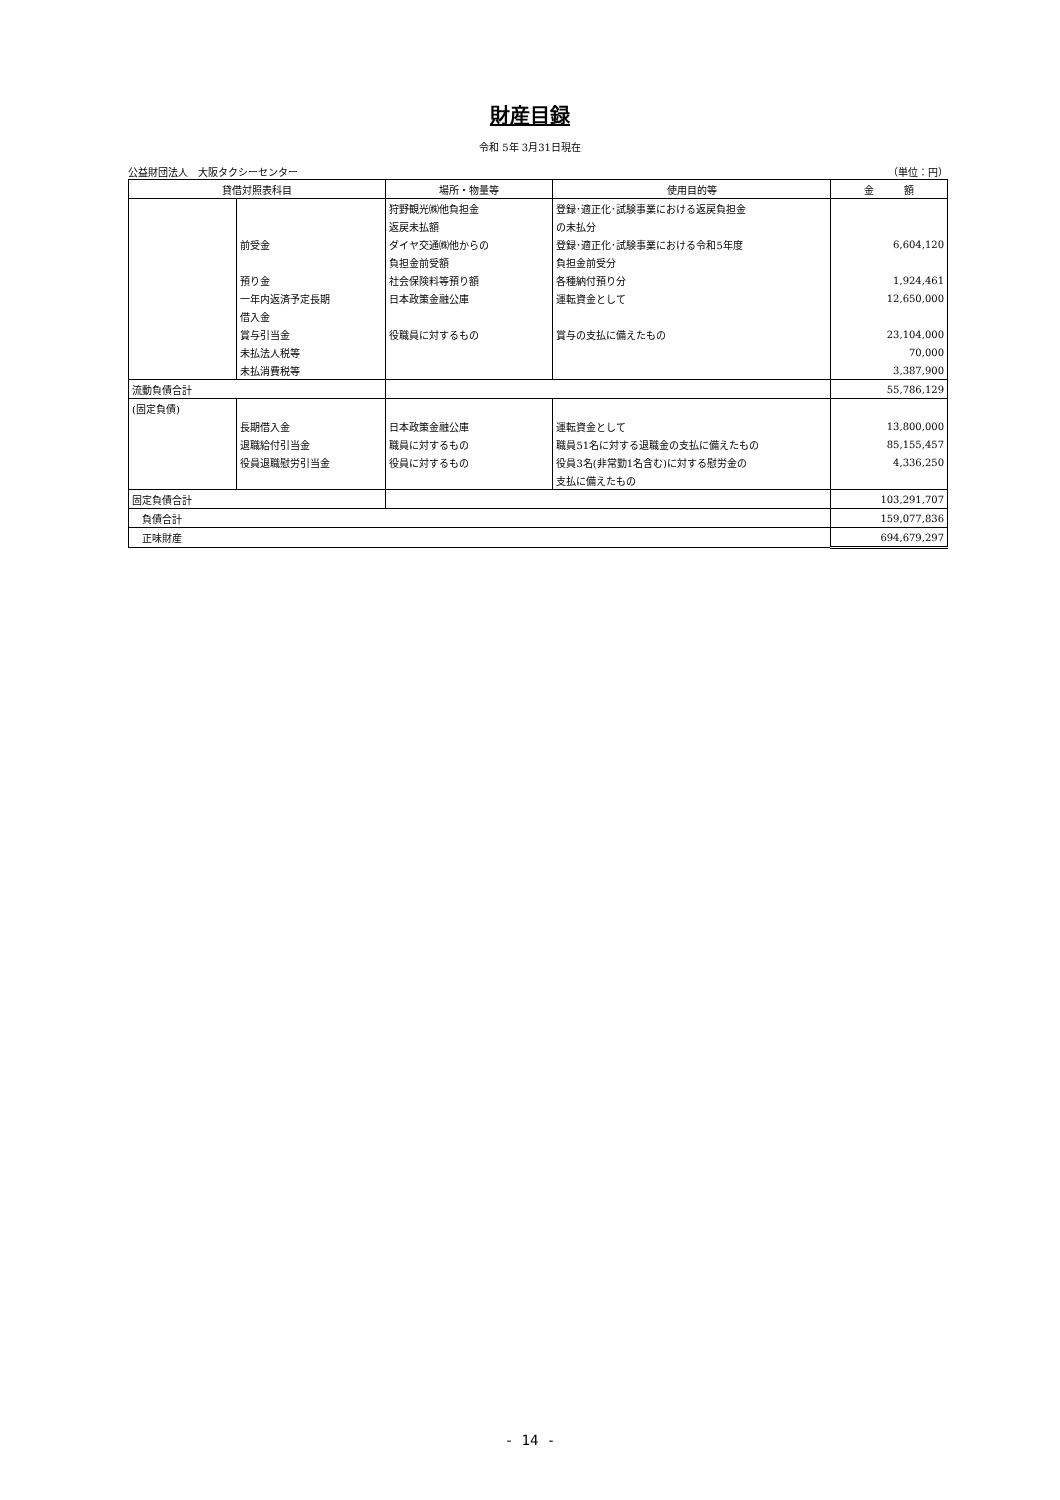財産目録
令和 5年 3月31日現在
公益財団法人　大阪タクシーセンター （単位：円）
| 貸借対照表科目 | | 場所・物量等 | 使用目的等 | 金 額 |
| --- | --- | --- | --- | --- |
| | | 狩野観光㈱他負担金 | 登録･適正化･試験事業における返戻負担金 | |
| | | 返戻未払額 | の未払分 | |
| | 前受金 | ダイヤ交通㈱他からの | 登録･適正化･試験事業における令和5年度 | 6,604,120 |
| | | 負担金前受額 | 負担金前受分 | |
| | 預り金 | 社会保険料等預り額 | 各種納付預り分 | 1,924,461 |
| | 一年内返済予定長期 | 日本政策金融公庫 | 運転資金として | 12,650,000 |
| | 借入金 | | | |
| | 賞与引当金 | 役職員に対するもの | 賞与の支払に備えたもの | 23,104,000 |
| | 未払法人税等 | | | 70,000 |
| | 未払消費税等 | | | 3,387,900 |
| 流動負債合計 | | | | 55,786,129 |
| (固定負債) | | | | |
| | 長期借入金 | 日本政策金融公庫 | 運転資金として | 13,800,000 |
| | 退職給付引当金 | 職員に対するもの | 職員51名に対する退職金の支払に備えたもの | 85,155,457 |
| | 役員退職慰労引当金 | 役員に対するもの | 役員3名(非常勤1名含む)に対する慰労金の | 4,336,250 |
| | | | 支払に備えたもの | |
| 固定負債合計 | | | | 103,291,707 |
| 負債合計 | | | | 159,077,836 |
| 正味財産 | | | | 694,679,297 |
- 14 -